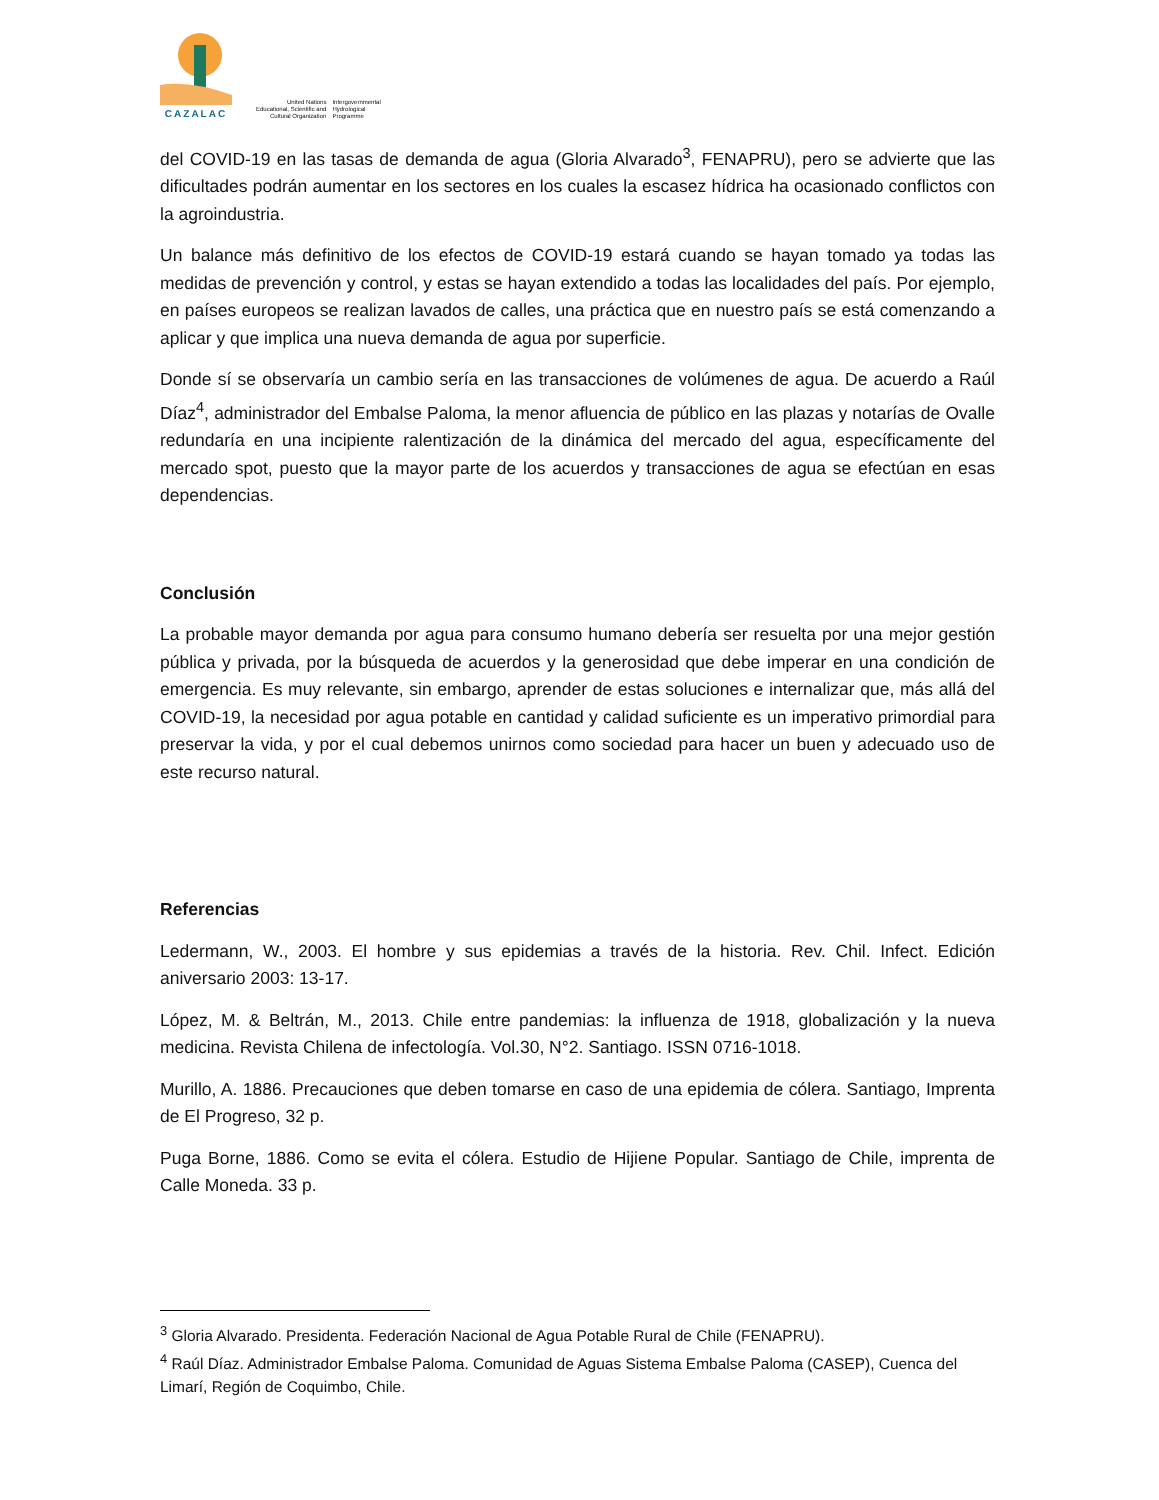CAZALAC
United Nations
Educational, Scientific and
Cultural Organization
Intergovernmental
Hydrological
Programme
del COVID-19 en las tasas de demanda de agua (Gloria Alvarado<sup>3</sup>, FENAPRU), pero se advierte que las dificultades podrán aumentar en los sectores en los cuales la escasez hídrica ha ocasionado conflictos con la agroindustria.
Un balance más definitivo de los efectos de COVID-19 estará cuando se hayan tomado ya todas las medidas de prevención y control, y estas se hayan extendido a todas las localidades del país. Por ejemplo, en países europeos se realizan lavados de calles, una práctica que en nuestro país se está comenzando a aplicar y que implica una nueva demanda de agua por superficie.
Donde sí se observaría un cambio sería en las transacciones de volúmenes de agua. De acuerdo a Raúl Díaz<sup>4</sup>, administrador del Embalse Paloma, la menor afluencia de público en las plazas y notarías de Ovalle redundaría en una incipiente ralentización de la dinámica del mercado del agua, específicamente del mercado spot, puesto que la mayor parte de los acuerdos y transacciones de agua se efectúan en esas dependencias.
Conclusión
La probable mayor demanda por agua para consumo humano debería ser resuelta por una mejor gestión pública y privada, por la búsqueda de acuerdos y la generosidad que debe imperar en una condición de emergencia. Es muy relevante, sin embargo, aprender de estas soluciones e internalizar que, más allá del COVID-19, la necesidad por agua potable en cantidad y calidad suficiente es un imperativo primordial para preservar la vida, y por el cual debemos unirnos como sociedad para hacer un buen y adecuado uso de este recurso natural.
Referencias
Ledermann, W., 2003. El hombre y sus epidemias a través de la historia. Rev. Chil. Infect. Edición aniversario 2003: 13-17.
López, M. & Beltrán, M., 2013. Chile entre pandemias: la influenza de 1918, globalización y la nueva medicina. Revista Chilena de infectología. Vol.30, N°2. Santiago. ISSN 0716-1018.
Murillo, A. 1886. Precauciones que deben tomarse en caso de una epidemia de cólera. Santiago, Imprenta de El Progreso, 32 p.
Puga Borne, 1886. Como se evita el cólera. Estudio de Hijiene Popular. Santiago de Chile, imprenta de Calle Moneda. 33 p.
<sup>3</sup> Gloria Alvarado. Presidenta. Federación Nacional de Agua Potable Rural de Chile (FENAPRU).
<sup>4</sup> Raúl Díaz. Administrador Embalse Paloma. Comunidad de Aguas Sistema Embalse Paloma (CASEP), Cuenca del Limarí, Región de Coquimbo, Chile.